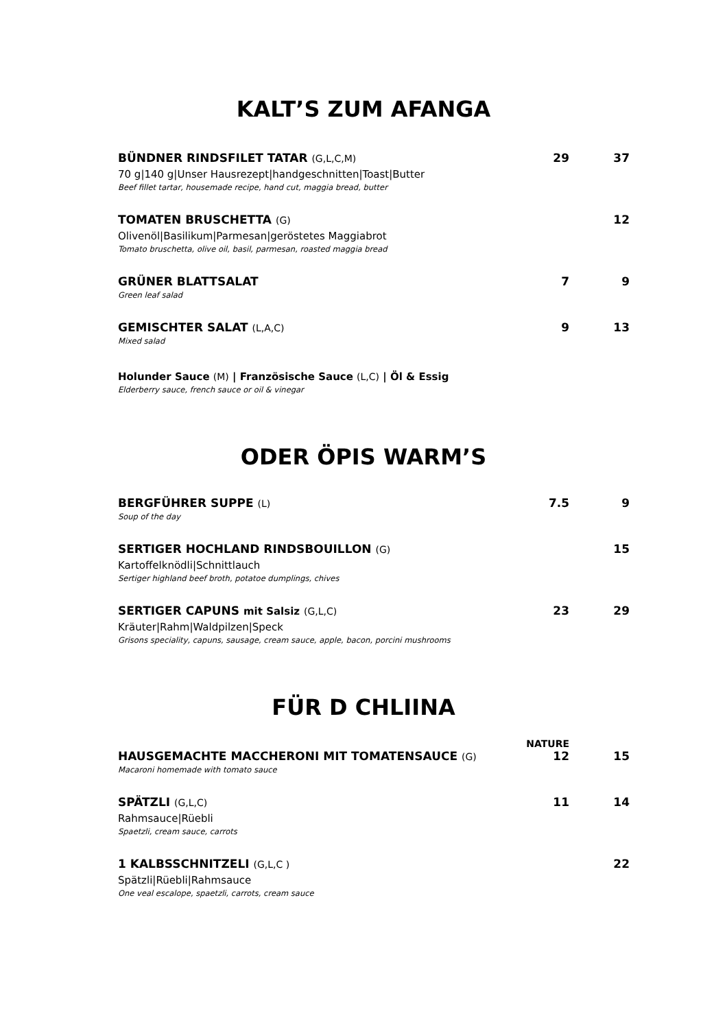KALT’S ZUM AFANGA
BÜNDNER RINDSFILET TATAR (G,L,C,M)
70 g|140 g|Unser Hausrezept|handgeschnitten|Toast|Butter
Beef fillet tartar, housemade recipe, hand cut, maggia bread, butter
29 37
TOMATEN BRUSCHETTA (G)
Olivenöl|Basilikum|Parmesan|geröstetes Maggiabrot
Tomato bruschetta, olive oil, basil, parmesan, roasted maggia bread
12
GRÜNER BLATTSALAT
Green leaf salad
7 9
GEMISCHTER SALAT (L,A,C)
Mixed salad
9 13
Holunder Sauce (M) | Französische Sauce (L,C) | Öl & Essig
Elderberry sauce, french sauce or oil & vinegar
ODER ÖPIS WARM’S
BERGFÜHRER SUPPE (L)
Soup of the day
7.5 9
SERTIGER HOCHLAND RINDSBOUILLON (G)
Kartoffelknödli|Schnittlauch
Sertiger highland beef broth, potatoe dumplings, chives
15
SERTIGER CAPUNS mit Salsiz (G,L,C)
Kräuter|Rahm|Waldpilzen|Speck
Grisons speciality, capuns, sausage, cream sauce, apple, bacon, porcini mushrooms
23 29
FÜR D CHLIINA
NATURE
HAUSGEMACHTE MACCHERONI MIT TOMATENSAUCE (G)
Macaroni homemade with tomato sauce
12 15
SPÄTZLI (G,L,C)
Rahmsauce|Rüebli
Spaetzli, cream sauce, carrots
11 14
1 KALBSSCHNITZELI (G,L,C )
Spätzli|Rüebli|Rahmsauce
One veal escalope, spaetzli, carrots, cream sauce
22